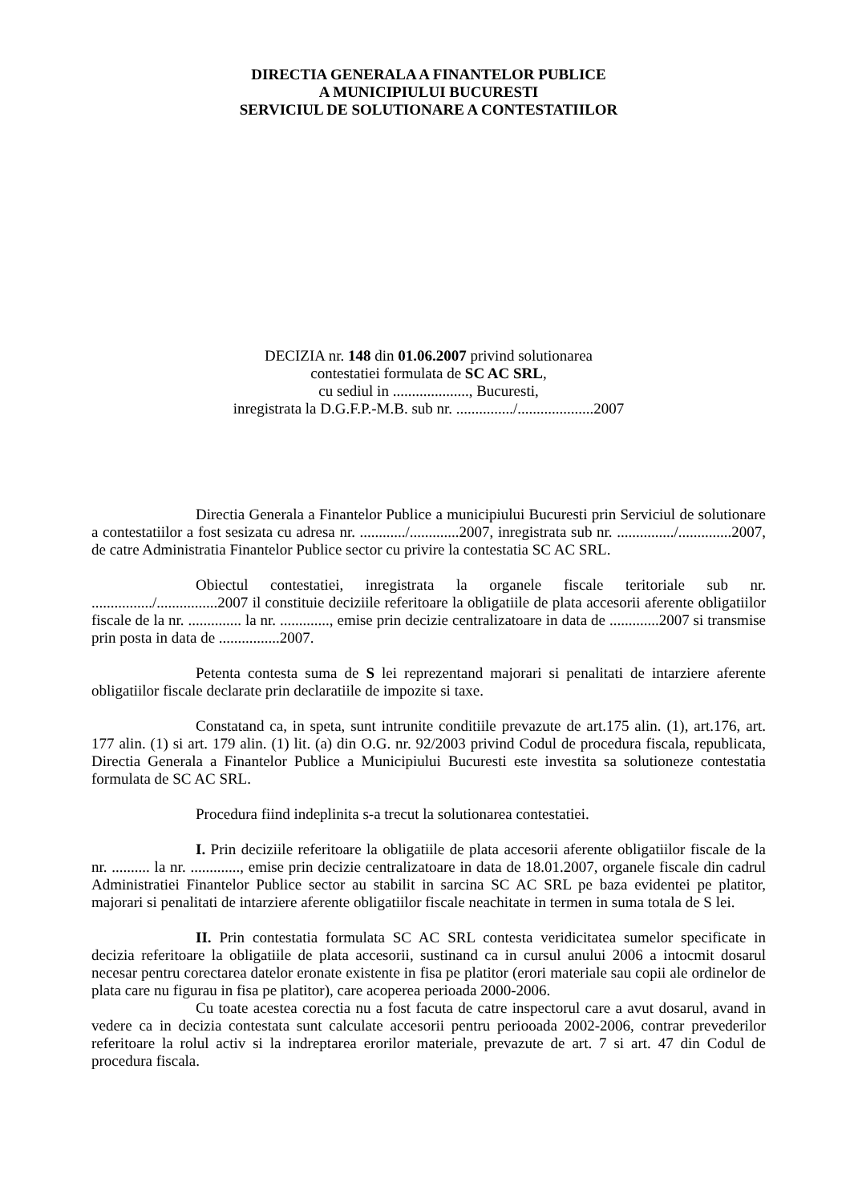DIRECTIA GENERALA A FINANTELOR PUBLICE
A MUNICIPIULUI BUCURESTI
SERVICIUL DE SOLUTIONARE A CONTESTATIILOR
DECIZIA nr. 148 din 01.06.2007 privind solutionarea
contestatiei formulata de SC AC SRL,
cu sediul in ...................., Bucuresti,
inregistrata la D.G.F.P.-M.B. sub nr. .............../....................2007
Directia Generala a Finantelor Publice a municipiului Bucuresti prin Serviciul de solutionare a contestatiilor a fost sesizata cu adresa nr. ............/.............2007, inregistrata sub nr. .............../..............2007, de catre Administratia Finantelor Publice sector cu privire la contestatia SC AC SRL.
Obiectul contestatiei, inregistrata la organele fiscale teritoriale sub nr. ................/................2007 il constituie deciziile referitoare la obligatiile de plata accesorii aferente obligatiilor fiscale de la nr. .............. la nr. ............., emise prin decizie centralizatoare in data de .............2007 si transmise prin posta in data de ................2007.
Petenta contesta suma de S lei reprezentand majorari si penalitati de intarziere aferente obligatiilor fiscale declarate prin declaratiile de impozite si taxe.
Constatand ca, in speta, sunt intrunite conditiile prevazute de art.175 alin. (1), art.176, art. 177 alin. (1) si art. 179 alin. (1) lit. (a) din O.G. nr. 92/2003 privind Codul de procedura fiscala, republicata, Directia Generala a Finantelor Publice a Municipiului Bucuresti este investita sa solutioneze contestatia formulata de SC AC SRL.
Procedura fiind indeplinita s-a trecut la solutionarea contestatiei.
I. Prin deciziile referitoare la obligatiile de plata accesorii aferente obligatiilor fiscale de la nr. .......... la nr. ............., emise prin decizie centralizatoare in data de 18.01.2007, organele fiscale din cadrul Administratiei Finantelor Publice sector au stabilit in sarcina SC AC SRL pe baza evidentei pe platitor, majorari si penalitati de intarziere aferente obligatiilor fiscale neachitate in termen in suma totala de S lei.
II. Prin contestatia formulata SC AC SRL contesta veridicitatea sumelor specificate in decizia referitoare la obligatiile de plata accesorii, sustinand ca in cursul anului 2006 a intocmit dosarul necesar pentru corectarea datelor eronate existente in fisa pe platitor (erori materiale sau copii ale ordinelor de plata care nu figurau in fisa pe platitor), care acoperea perioada 2000-2006.
Cu toate acestea corectia nu a fost facuta de catre inspectorul care a avut dosarul, avand in vedere ca in decizia contestata sunt calculate accesorii pentru periooada 2002-2006, contrar prevederilor referitoare la rolul activ si la indreptarea erorilor materiale, prevazute de art. 7 si art. 47 din Codul de procedura fiscala.